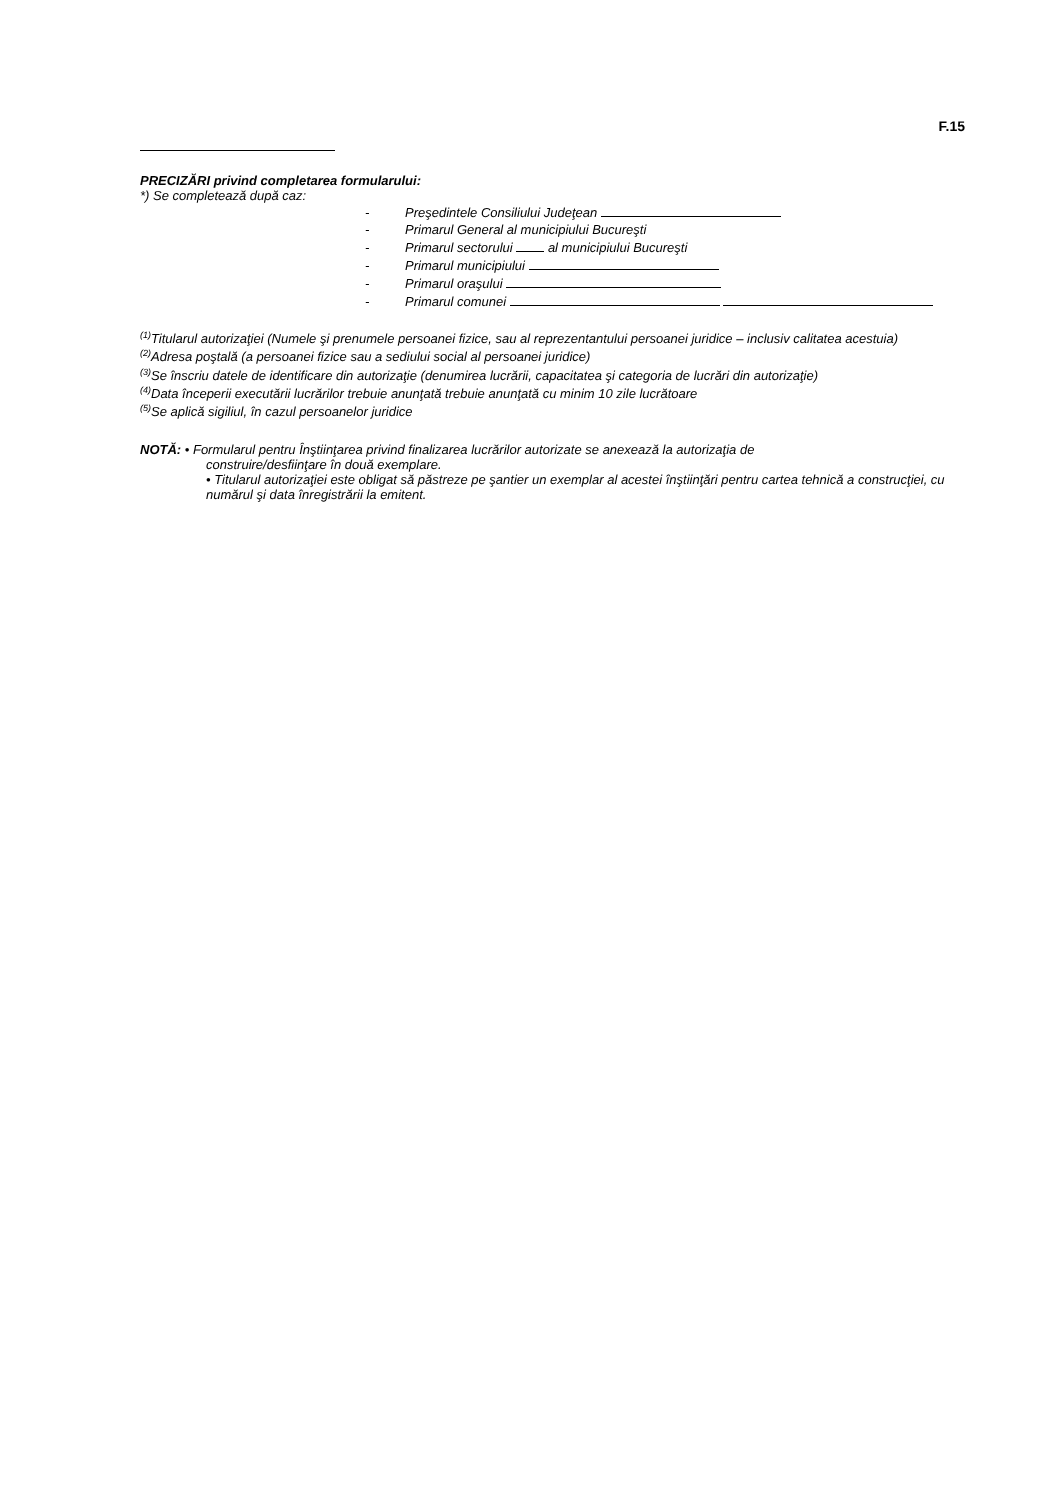F.15
PRECIZĂRI privind completarea formularului:
*) Se completează după caz:
- Preşedintele Consiliului Judeţean
- Primarul General al municipiului Bucureşti
- Primarul sectorului al municipiului Bucureşti
- Primarul municipiului
- Primarul oraşului
- Primarul comunei
<sup>(1)</sup> Titularul autorizaţiei (Numele şi prenumele persoanei fizice, sau al reprezentantului persoanei juridice – inclusiv calitatea acestuia)
<sup>(2)</sup> Adresa poştală (a persoanei fizice sau a sediului social al persoanei juridice)
<sup>(3)</sup> Se înscriu datele de identificare din autorizaţie (denumirea lucrării, capacitatea şi categoria de lucrări din autorizaţie)
<sup>(4)</sup> Data începerii executării lucrărilor trebuie anunţată trebuie anunţată cu minim 10 zile lucrătoare
<sup>(5)</sup> Se aplică sigiliul, în cazul persoanelor juridice
NOTĂ: • Formularul pentru Înştiinţarea privind finalizarea lucrărilor autorizate se anexează la autorizaţia de
construire/desfiinţare în două exemplare.
• Titularul autorizaţiei este obligat să păstreze pe şantier un exemplar al acestei înştiinţări pentru cartea tehnică a construcţiei, cu numărul şi data înregistrării la emitent.